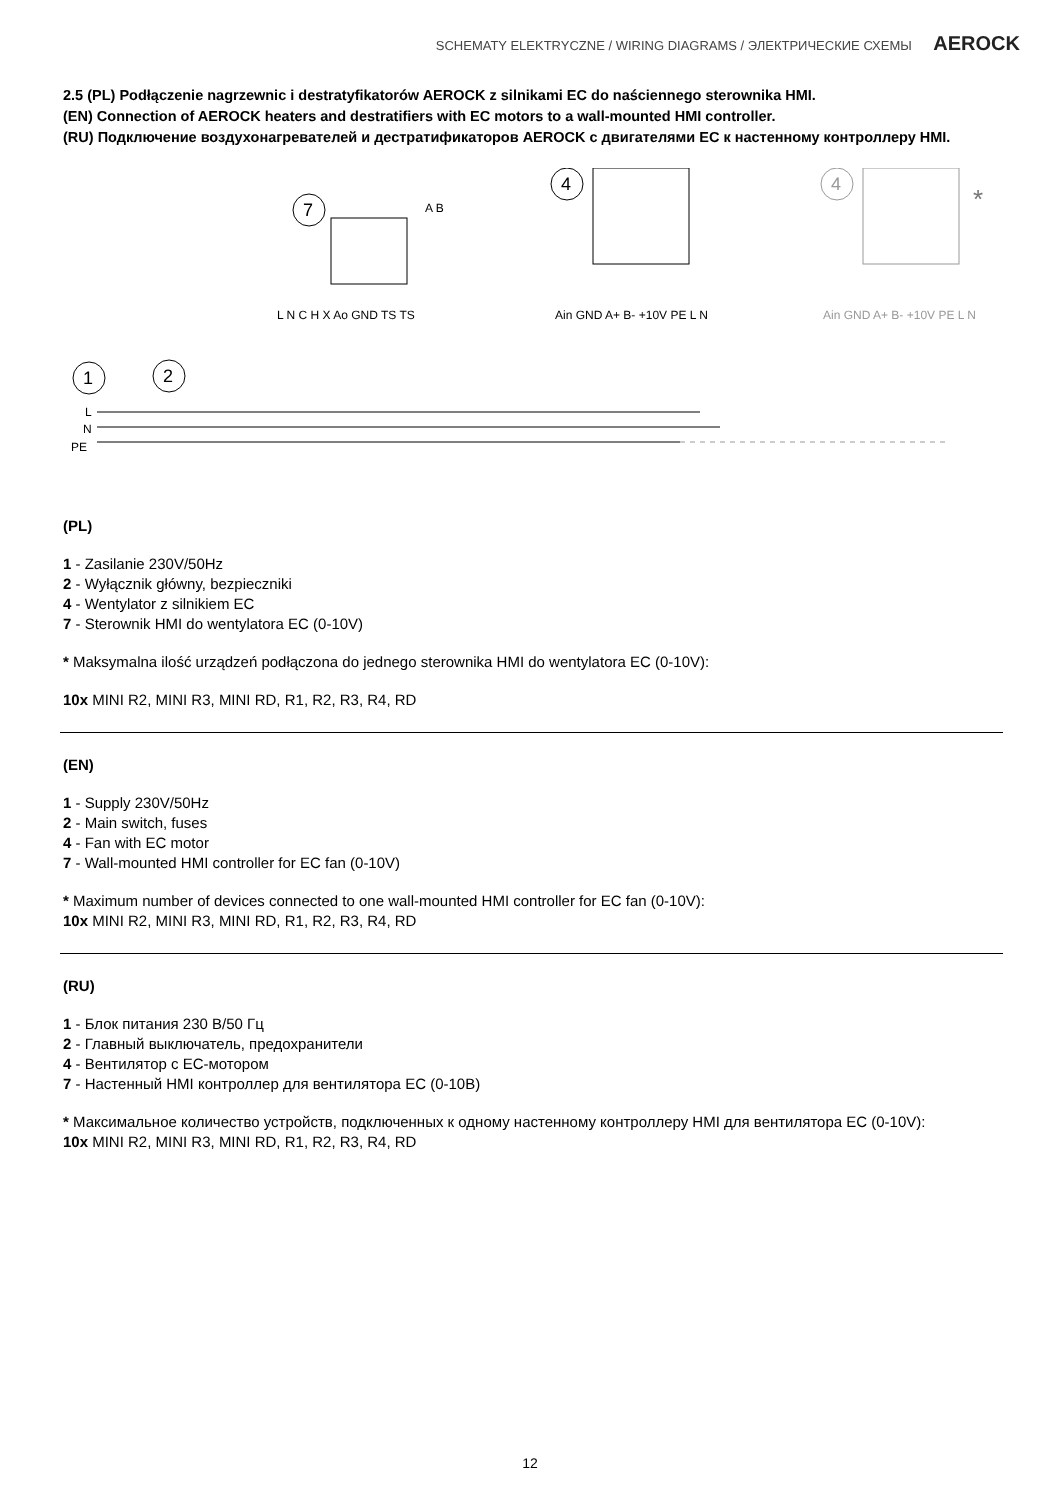SCHEMATY ELEKTRYCZNE / WIRING DIAGRAMS / ЭЛЕКТРИЧЕСКИЕ СХЕМЫ AEROCK
2.5 (PL) Podłączenie nagrzewnic i destratyfikatorów AEROCK z silnikami EC do naściennego sterownika HMI.
(EN) Connection of AEROCK heaters and destratifiers with EC motors to a wall-mounted HMI controller.
(RU) Подключение воздухонагревателей и дестратификаторов AEROCK с двигателями EC к настенному контроллеру HMI.
1
2
7
4
4
*
L
N
PE
L N C H X Ao GND TS TS
Ain GND A+ B- +10V PE L N
Ain GND A+ B- +10V PE L N
A B
(PL)
1 - Zasilanie 230V/50Hz
2 - Wyłącznik główny, bezpieczniki
4 - Wentylator z silnikiem EC
7 - Sterownik HMI do wentylatora EC (0-10V)
* Maksymalna ilość urządzeń podłączona do jednego sterownika HMI do wentylatora EC (0-10V):
10x MINI R2, MINI R3, MINI RD, R1, R2, R3, R4, RD
(EN)
1 - Supply 230V/50Hz
2 - Main switch, fuses
4 - Fan with EC motor
7 - Wall-mounted HMI controller for EC fan (0-10V)
* Maximum number of devices connected to one wall-mounted HMI controller for EC fan (0-10V):
10x MINI R2, MINI R3, MINI RD, R1, R2, R3, R4, RD
(RU)
1 - Блок питания 230 В/50 Гц
2 - Главный выключатель, предохранители
4 - Вентилятор с EC-мотором
7 - Настенный HMI контроллер для вентилятора EC (0-10В)
* Максимальное количество устройств, подключенных к одному настенному контроллеру HMI для вентилятора EC (0-10V):
10x MINI R2, MINI R3, MINI RD, R1, R2, R3, R4, RD
12